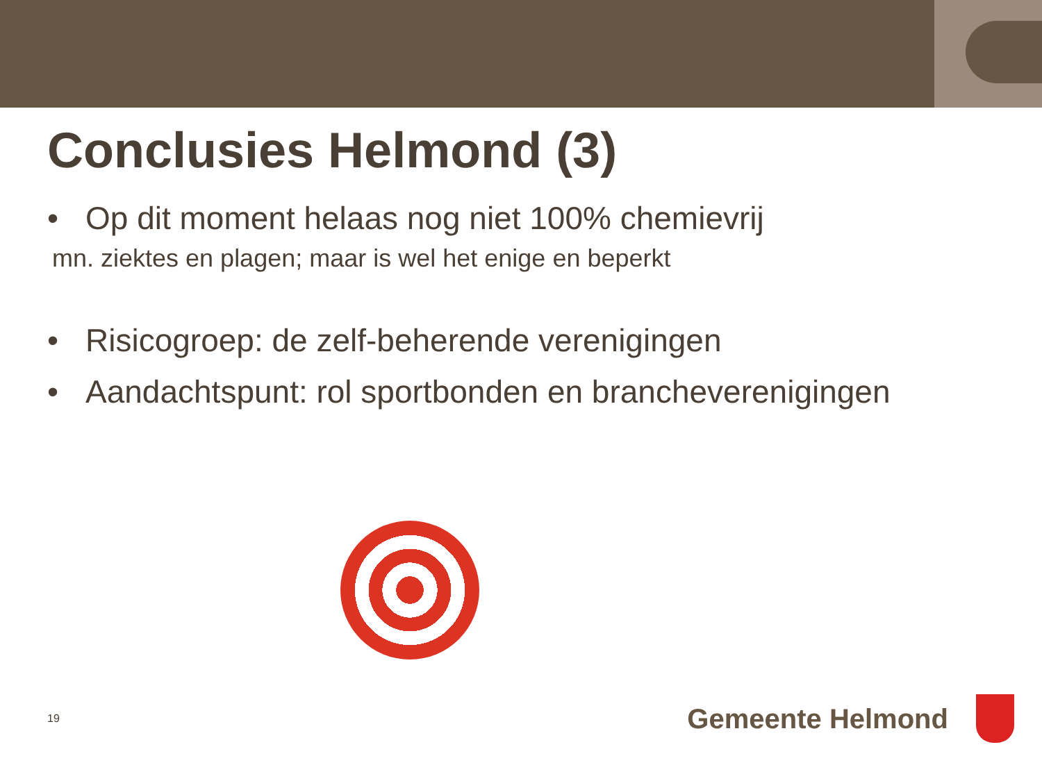Conclusies Helmond (3)
• Op dit moment helaas nog niet 100% chemievrij
mn. ziektes en plagen; maar is wel het enige en beperkt
• Risicogroep: de zelf-beherende verenigingen
• Aandachtspunt: rol sportbonden en brancheverenigingen
19 Gemeente Helmond